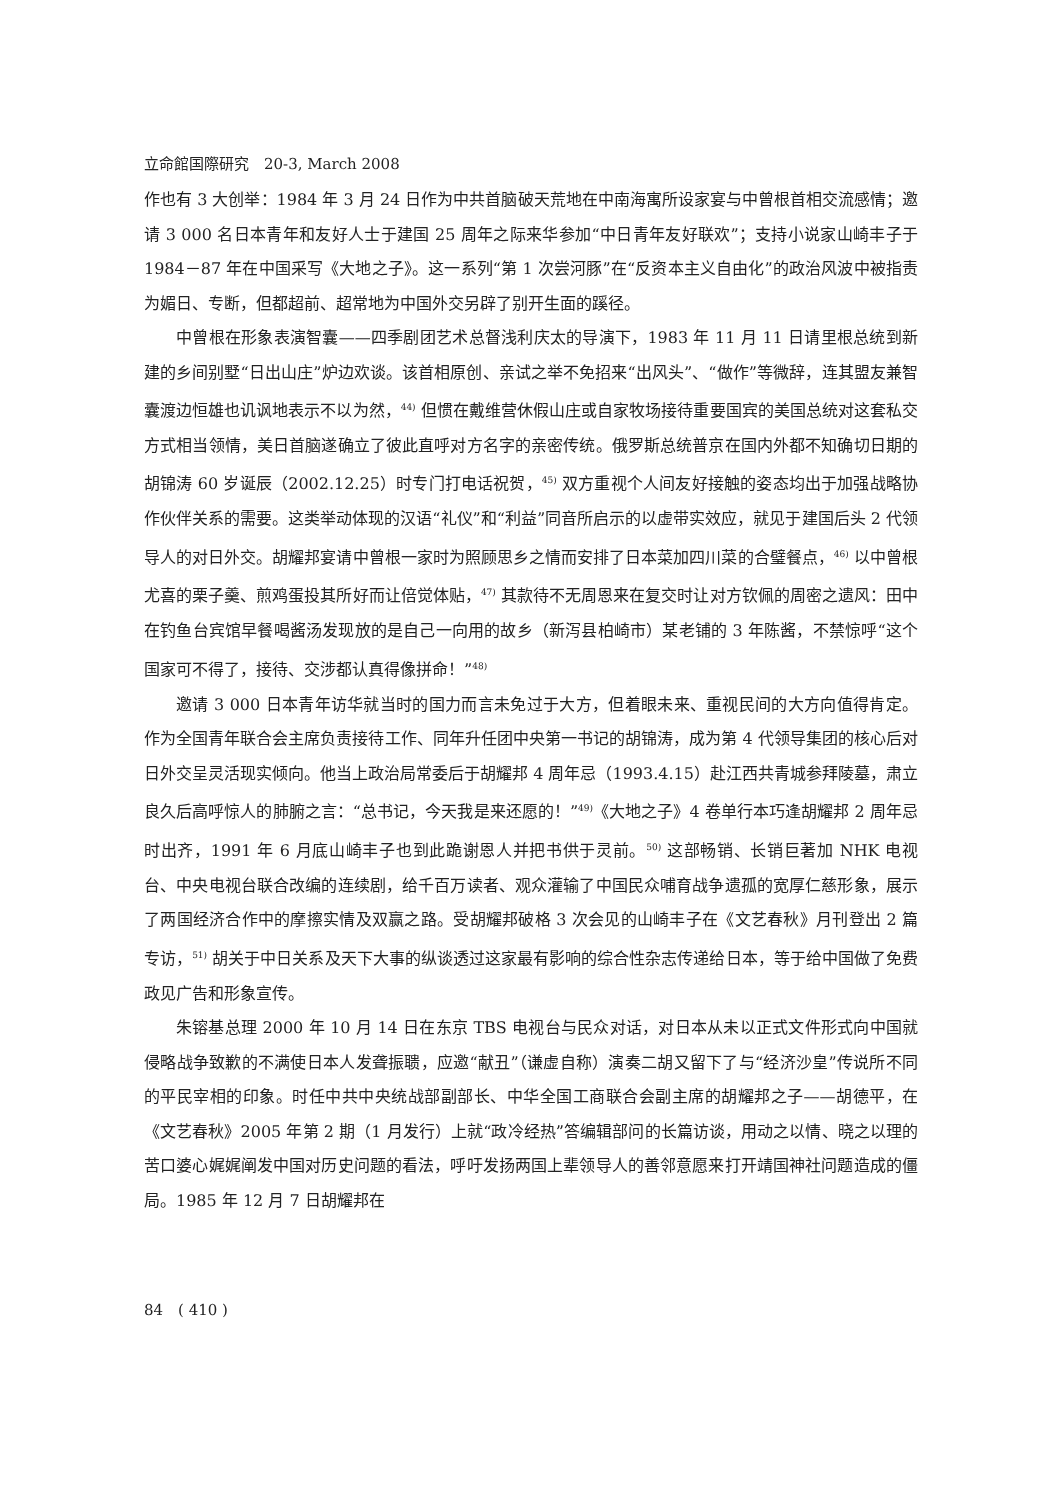立命館国際研究　20-3, March 2008
作也有 3 大创举：1984 年 3 月 24 日作为中共首脑破天荒地在中南海寓所设家宴与中曾根首相交流感情；邀请 3 000 名日本青年和友好人士于建国 25 周年之际来华参加“中日青年友好联欢”；支持小说家山崎丰子于 1984－87 年在中国采写《大地之子》。这一系列“第 1 次尝河豚”在“反资本主义自由化”的政治风波中被指责为媚日、专断，但都超前、超常地为中国外交另辟了别开生面的蹊径。
中曾根在形象表演智囊——四季剧团艺术总督浅利庆太的导演下，1983 年 11 月 11 日请里根总统到新建的乡间别墅“日出山庄”炉边欢谈。该首相原创、亲试之举不免招来“出风头”、“做作”等微辞，连其盟友兼智囊渡边恒雄也讥讽地表示不以为然，<sup>44)</sup> 但惯在戴维营休假山庄或自家牧场接待重要国宾的美国总统对这套私交方式相当领情，美日首脑遂确立了彼此直呼对方名字的亲密传统。俄罗斯总统普京在国内外都不知确切日期的胡锦涛 60 岁诞辰（2002.12.25）时专门打电话祝贺，<sup>45)</sup> 双方重视个人间友好接触的姿态均出于加强战略协作伙伴关系的需要。这类举动体现的汉语“礼仪”和“利益”同音所启示的以虚带实效应，就见于建国后头 2 代领导人的对日外交。胡耀邦宴请中曾根一家时为照顾思乡之情而安排了日本菜加四川菜的合璧餐点，<sup>46)</sup> 以中曾根尤喜的栗子羹、煎鸡蛋投其所好而让倍觉体贴，<sup>47)</sup> 其款待不无周恩来在复交时让对方钦佩的周密之遗风：田中在钓鱼台宾馆早餐喝酱汤发现放的是自己一向用的故乡（新泻县柏崎市）某老铺的 3 年陈酱，不禁惊呼“这个国家可不得了，接待、交涉都认真得像拼命！”<sup>48)</sup>
邀请 3 000 日本青年访华就当时的国力而言未免过于大方，但着眼未来、重视民间的大方向值得肯定。作为全国青年联合会主席负责接待工作、同年升任团中央第一书记的胡锦涛，成为第 4 代领导集团的核心后对日外交呈灵活现实倾向。他当上政治局常委后于胡耀邦 4 周年忌（1993.4.15）赴江西共青城参拜陵墓，肃立良久后高呼惊人的肺腑之言：“总书记，今天我是来还愿的！”<sup>49)</sup>《大地之子》4 卷单行本巧逢胡耀邦 2 周年忌时出齐，1991 年 6 月底山崎丰子也到此跪谢恩人并把书供于灵前。<sup>50)</sup> 这部畅销、长销巨著加 NHK 电视台、中央电视台联合改编的连续剧，给千百万读者、观众灌输了中国民众哺育战争遗孤的宽厚仁慈形象，展示了两国经济合作中的摩擦实情及双赢之路。受胡耀邦破格 3 次会见的山崎丰子在《文艺春秋》月刊登出 2 篇专访，<sup>51)</sup> 胡关于中日关系及天下大事的纵谈透过这家最有影响的综合性杂志传递给日本，等于给中国做了免费政见广告和形象宣传。
朱镕基总理 2000 年 10 月 14 日在东京 TBS 电视台与民众对话，对日本从未以正式文件形式向中国就侵略战争致歉的不满使日本人发聋振聩，应邀“献丑”（谦虚自称）演奏二胡又留下了与“经济沙皇”传说所不同的平民宰相的印象。时任中共中央统战部副部长、中华全国工商联合会副主席的胡耀邦之子——胡德平，在《文艺春秋》2005 年第 2 期（1 月发行）上就“政冷经热”答编辑部问的长篇访谈，用动之以情、晓之以理的苦口婆心娓娓阐发中国对历史问题的看法，呼吁发扬两国上辈领导人的善邻意愿来打开靖国神社问题造成的僵局。1985 年 12 月 7 日胡耀邦在
84　( 410 )